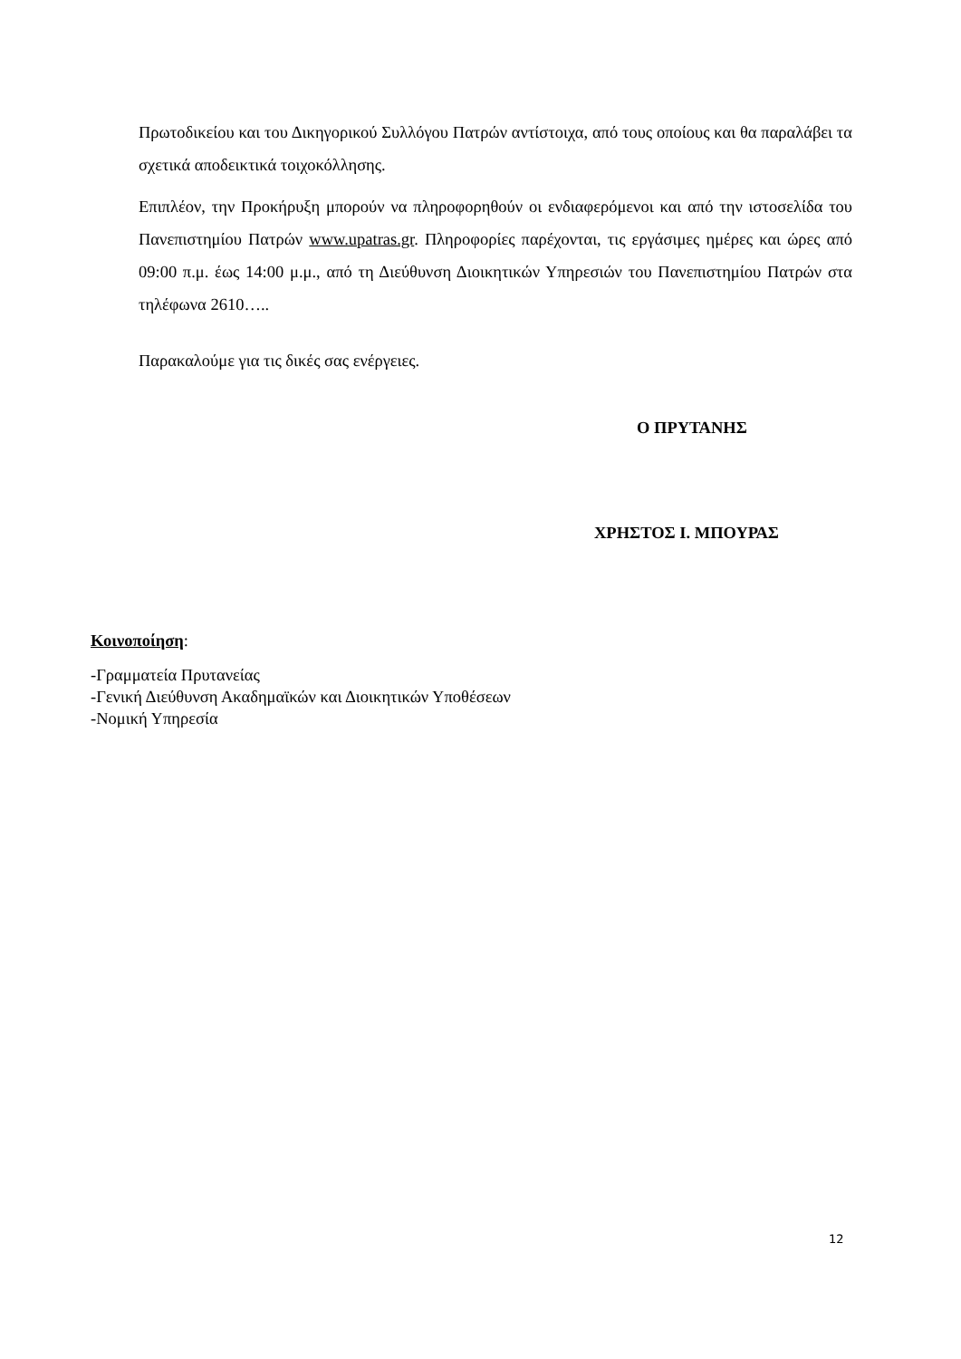Πρωτοδικείου και του Δικηγορικού Συλλόγου Πατρών αντίστοιχα, από τους οποίους και θα παραλάβει τα σχετικά αποδεικτικά τοιχοκόλλησης.
Επιπλέον, την Προκήρυξη μπορούν να πληροφορηθούν οι ενδιαφερόμενοι και από την ιστοσελίδα του Πανεπιστημίου Πατρών www.upatras.gr. Πληροφορίες παρέχονται, τις εργάσιμες ημέρες και ώρες από 09:00 π.μ. έως 14:00 μ.μ., από τη Διεύθυνση Διοικητικών Υπηρεσιών του Πανεπιστημίου Πατρών στα τηλέφωνα 2610…..
Παρακαλούμε για τις δικές σας ενέργειες.
Ο ΠΡΥΤΑΝΗΣ
ΧΡΗΣΤΟΣ Ι. ΜΠΟΥΡΑΣ
Κοινοποίηση:
-Γραμματεία Πρυτανείας
-Γενική Διεύθυνση Ακαδημαϊκών και Διοικητικών Υποθέσεων
-Νομική Υπηρεσία
12